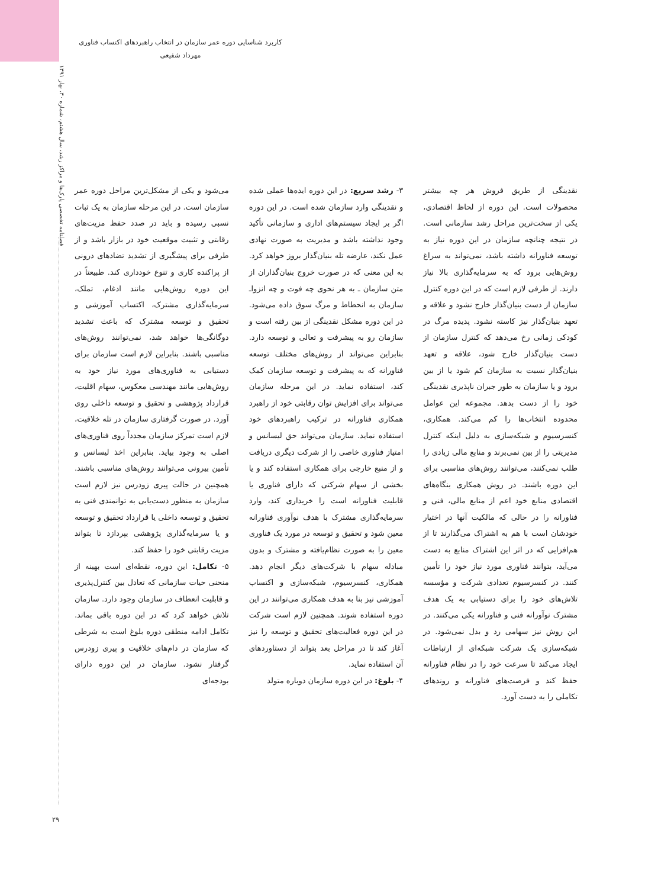کاربرد شناسایی دوره عمر سازمان در انتخاب راهبردهای اکتساب فناوری
مهرداد شفیعی
فصلنامه تخصصی پارک‌ها و مراکز رشد، سال هشتم، شماره ۳۰، بهار ۱۳۹۱
نقدینگی از طریق فروش هر چه بیشتر محصولات است. این دوره از لحاظ اقتصادی، یکی از سخت‌ترین مراحل رشد سازمانی است. در نتیجه چنانچه سازمان در این دوره نیاز به توسعه فناورانه داشته باشد، نمی‌تواند به سراغ روش‌هایی برود که به سرمایه‌گذاری بالا نیاز دارند. از طرفی لازم است که در این دوره کنترل سازمان از دست بنیان‌گذار خارج نشود و علاقه و تعهد بنیان‌گذار نیز کاسته نشود. پدیده مرگ در کودکی زمانی رخ می‌دهد که کنترل سازمان از دست بنیان‌گذار خارج شود، علاقه و تعهد بنیان‌گذار نسبت به سازمان کم شود یا از بین برود و یا سازمان به طور جبران ناپذیری نقدینگی خود را از دست بدهد. مجموعه این عوامل محدوده انتخاب‌ها را کم می‌کند. همکاری، کنسرسیوم و شبکه‌سازی به دلیل اینکه کنترل مدیریتی را از بین نمی‌برند و منابع مالی زیادی را طلب نمی‌کنند، می‌توانند روش‌های مناسبی برای این دوره باشند. در روش همکاری بنگاه‌های اقتصادی منابع خود اعم از منابع مالی، فنی و فناورانه را در حالی که مالکیت آنها در اختیار خودشان است با هم به اشتراک می‌گذارند تا از هم‌افزایی که در اثر این اشتراک منابع به دست می‌آید، بتوانند فناوری مورد نیاز خود را تأمین کنند. در کنسرسیوم تعدادی شرکت و مؤسسه تلاش‌های خود را برای دستیابی به یک هدف مشترک نوآورانه فنی و فناورانه یکی می‌کنند. در این روش نیز سهامی رد و بدل نمی‌شود. در شبکه‌سازی یک شرکت شبکه‌ای از ارتباطات ایجاد می‌کند تا سرعت خود را در نظام فناورانه حفظ کند و فرصت‌های فناورانه و روندهای تکاملی را به دست آورد.
۳- رشد سریع: در این دوره ایده‌ها عملی شده و نقدینگی وارد سازمان شده است. در این دوره اگر بر ایجاد سیستم‌های اداری و سازمانی تأکید وجود نداشته باشد و مدیریت به صورت نهادی عمل نکند، عارضه تله بنیان‌گذار بروز خواهد کرد. به این معنی که در صورت خروج بنیان‌گذاران از متن سازمان ـ به هر نحوی چه فوت و چه انزواـ سازمان به انحطاط و مرگ سوق داده می‌شود. در این دوره مشکل نقدینگی از بین رفته است و سازمان رو به پیشرفت و تعالی و توسعه دارد. بنابراین می‌تواند از روش‌های مختلف توسعه فناورانه که به پیشرفت و توسعه سازمان کمک کند، استفاده نماید. در این مرحله سازمان می‌تواند برای افزایش توان رقابتی خود از راهبرد همکاری فناورانه در ترکیب راهبردهای خود استفاده نماید. سازمان می‌تواند حق لیسانس و امتیاز فناوری خاصی را از شرکت دیگری دریافت و از منبع خارجی برای همکاری استفاده کند و یا بخشی از سهام شرکتی که دارای فناوری یا قابلیت فناورانه است را خریداری کند، وارد سرمایه‌گذاری مشترک با هدف نوآوری فناورانه معین شود و تحقیق و توسعه در مورد یک فناوری معین را به صورت نظام‌یافته و مشترک و بدون مبادله سهام با شرکت‌های دیگر انجام دهد. همکاری، کنسرسیوم، شبکه‌سازی و اکتساب آموزشی نیز بنا به هدف همکاری می‌توانند در این دوره استفاده شوند. همچنین لازم است شرکت در این دوره فعالیت‌های تحقیق و توسعه را نیز آغاز کند تا در مراحل بعد بتواند از دستاوردهای آن استفاده نماید.
۴- بلوغ: در این دوره سازمان دوباره متولد
می‌شود و یکی از مشکل‌ترین مراحل دوره عمر سازمان است. در این مرحله سازمان به یک ثبات نسبی رسیده و باید در صدد حفظ مزیت‌های رقابتی و تثبیت موقعیت خود در بازار باشد و از طرفی برای پیشگیری از تشدید تضادهای درونی از پراکنده کاری و تنوع خودداری کند. طبیعتاً در این دوره روش‌هایی مانند ادغام، تملک، سرمایه‌گذاری مشترک، اکتساب آموزشی و تحقیق و توسعه مشترک که باعث تشدید دوگانگی‌ها خواهد شد، نمی‌توانند روش‌های مناسبی باشند. بنابراین لازم است سازمان برای دستیابی به فناوری‌های مورد نیاز خود به روش‌هایی مانند مهندسی معکوس، سهام اقلیت، قرارداد پژوهشی و تحقیق و توسعه داخلی روی آورد. در صورت گرفتاری سازمان در تله خلاقیت، لازم است تمرکز سازمان مجدداً روی فناوری‌های اصلی به وجود بیاید. بنابراین اخذ لیسانس و تأمین بیرونی می‌توانند روش‌های مناسبی باشند. همچنین در حالت پیری زودرس نیز لازم است سازمان به منظور دست‌یابی به توانمندی فنی به تحقیق و توسعه داخلی یا قرارداد تحقیق و توسعه و یا سرمایه‌گذاری پژوهشی بپردازد تا بتواند مزیت رقابتی خود را حفظ کند.
۵- تکامل: این دوره، نقطه‌ای است بهینه از منحنی حیات سازمانی که تعادل بین کنترل‌پذیری و قابلیت انعطاف در سازمان وجود دارد. سازمان تلاش خواهد کرد که در این دوره باقی بماند. تکامل ادامه منطقی دوره بلوغ است به شرطی که سازمان در دام‌های خلاقیت و پیری زودرس گرفتار نشود. سازمان در این دوره دارای بودجه‌ای
۲۹